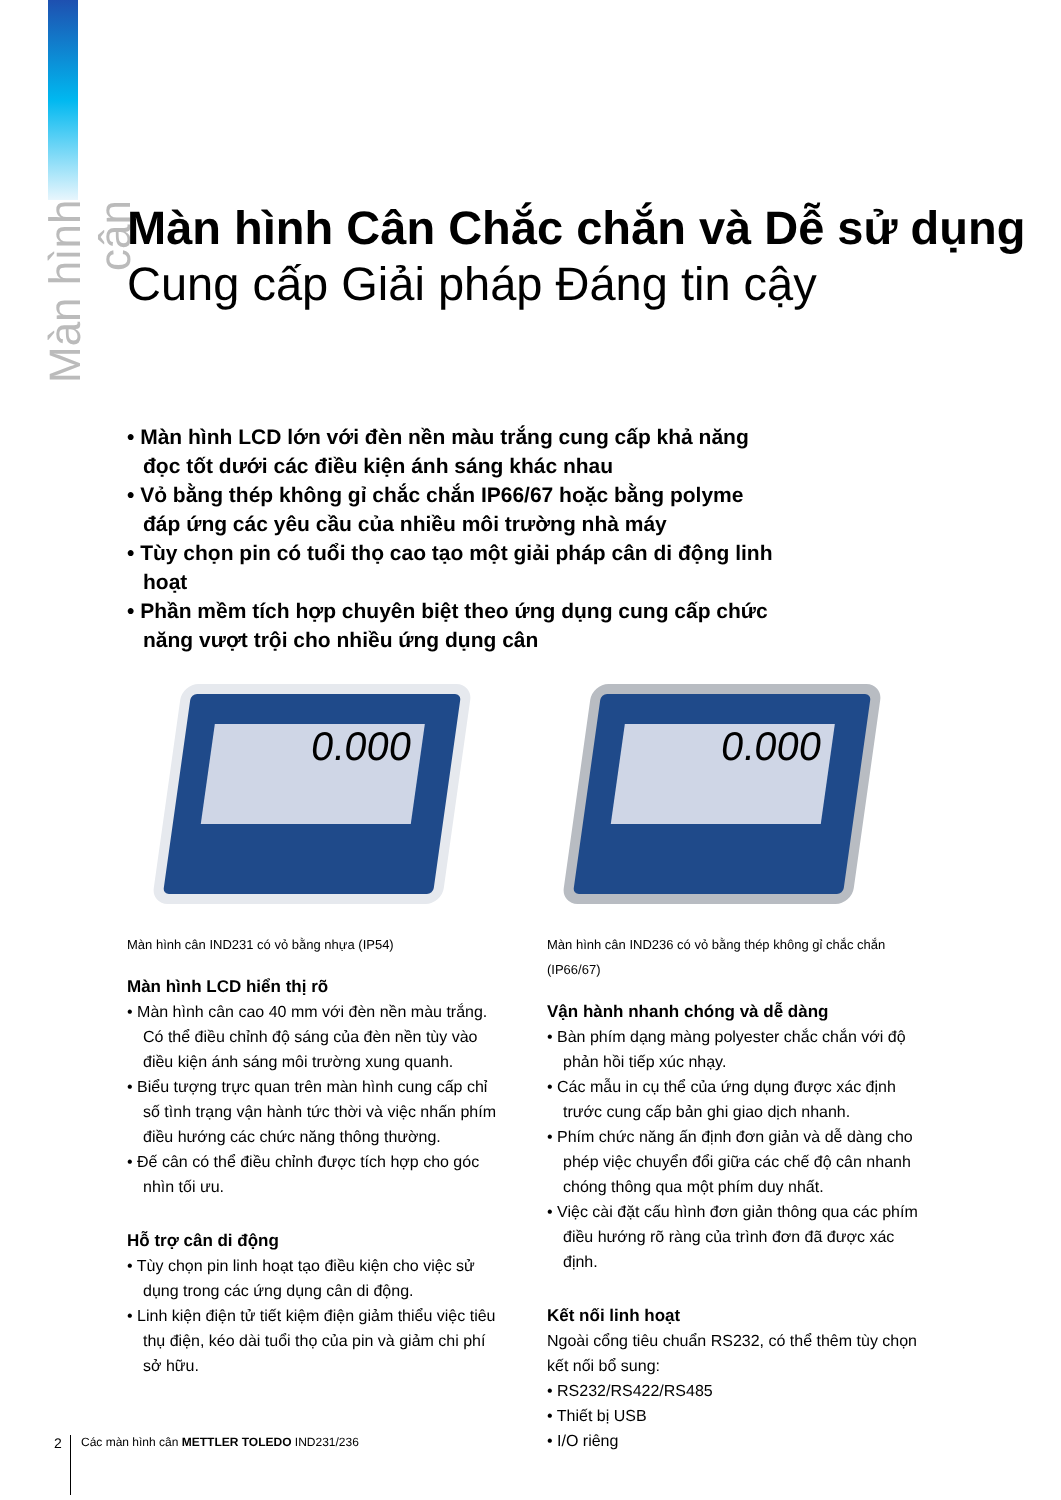Màn hình cân
Màn hình Cân Chắc chắn và Dễ sử dụng
Cung cấp Giải pháp Đáng tin cậy
• Màn hình LCD lớn với đèn nền màu trắng cung cấp khả năng đọc tốt dưới các điều kiện ánh sáng khác nhau
• Vỏ bằng thép không gỉ chắc chắn IP66/67 hoặc bằng polyme đáp ứng các yêu cầu của nhiều môi trường nhà máy
• Tùy chọn pin có tuổi thọ cao tạo một giải pháp cân di động linh hoạt
• Phần mềm tích hợp chuyên biệt theo ứng dụng cung cấp chức năng vượt trội cho nhiều ứng dụng cân
0.000
0.000
Màn hình cân IND231 có vỏ bằng nhựa (IP54)
Màn hình LCD hiển thị rõ
• Màn hình cân cao 40 mm với đèn nền màu trắng. Có thể điều chỉnh độ sáng của đèn nền tùy vào điều kiện ánh sáng môi trường xung quanh.
• Biểu tượng trực quan trên màn hình cung cấp chỉ số tình trạng vận hành tức thời và việc nhấn phím điều hướng các chức năng thông thường.
• Đế cân có thể điều chỉnh được tích hợp cho góc nhìn tối ưu.
Hỗ trợ cân di động
• Tùy chọn pin linh hoạt tạo điều kiện cho việc sử dụng trong các ứng dụng cân di động.
• Linh kiện điện tử tiết kiệm điện giảm thiểu việc tiêu thụ điện, kéo dài tuổi thọ của pin và giảm chi phí sở hữu.
Màn hình cân IND236 có vỏ bằng thép không gỉ chắc chắn (IP66/67)
Vận hành nhanh chóng và dễ dàng
• Bàn phím dạng màng polyester chắc chắn với độ phản hồi tiếp xúc nhạy.
• Các mẫu in cụ thể của ứng dụng được xác định trước cung cấp bản ghi giao dịch nhanh.
• Phím chức năng ấn định đơn giản và dễ dàng cho phép việc chuyển đổi giữa các chế độ cân nhanh chóng thông qua một phím duy nhất.
• Việc cài đặt cấu hình đơn giản thông qua các phím điều hướng rõ ràng của trình đơn đã được xác định.
Kết nối linh hoạt
Ngoài cổng tiêu chuẩn RS232, có thể thêm tùy chọn kết nối bổ sung:
• RS232/RS422/RS485
• Thiết bị USB
• I/O riêng
2
Các màn hình cân METTLER TOLEDO IND231/236